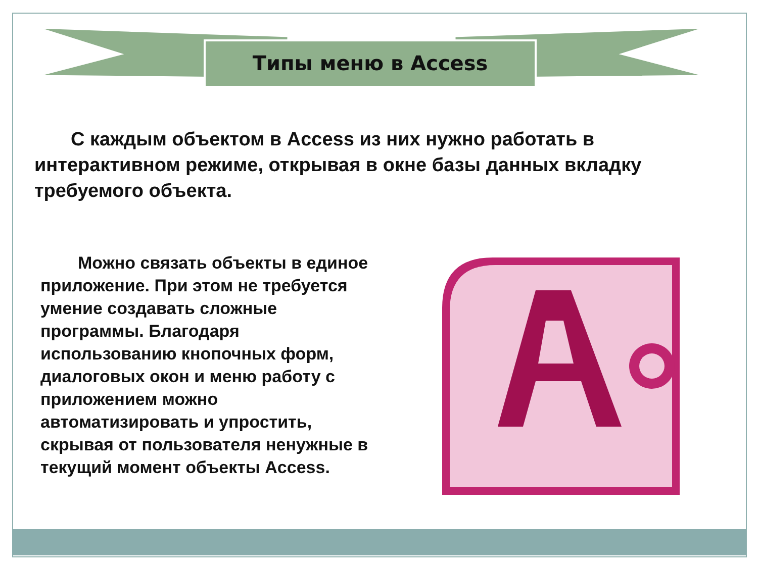Типы меню в Access
С каждым объектом в Access из них нужно работать в интерактивном режиме, открывая в окне базы данных вкладку требуемого объекта.
Можно связать объекты в единое приложение. При этом не требуется умение создавать сложные программы. Благодаря использованию кнопочных форм, диалоговых окон и меню работу с приложением можно автоматизировать и упростить, скрывая от пользователя ненужные в текущий момент объекты Access.